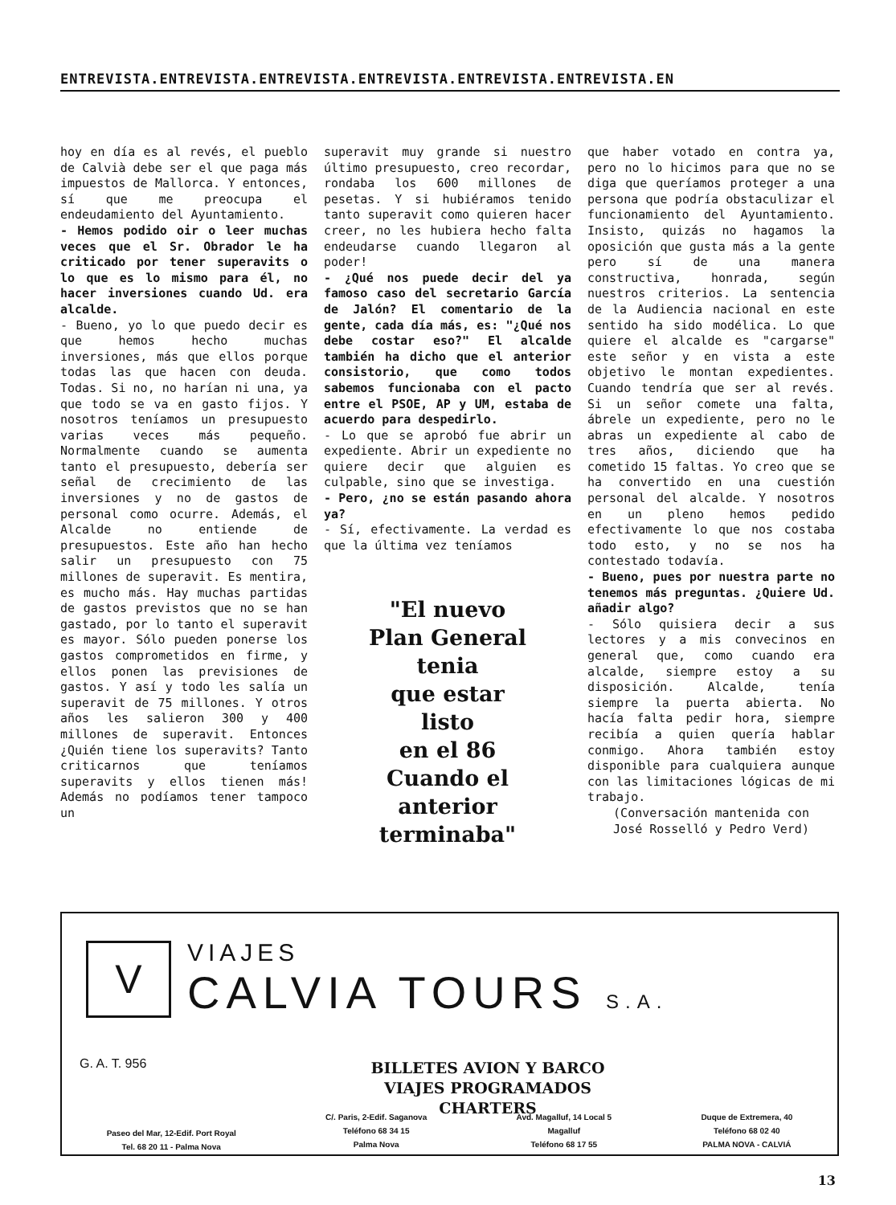ENTREVISTA.ENTREVISTA.ENTREVISTA.ENTREVISTA.ENTREVISTA.ENTREVISTA.EN
hoy en día es al revés, el pueblo de Calvià debe ser el que paga más impuestos de Mallorca. Y entonces, sí que me preocupa el endeudamiento del Ayuntamiento.
- Hemos podido oir o leer muchas veces que el Sr. Obrador le ha criticado por tener superavits o lo que es lo mismo para él, no hacer inversiones cuando Ud. era alcalde.
- Bueno, yo lo que puedo decir es que hemos hecho muchas inversiones, más que ellos porque todas las que hacen con deuda. Todas. Si no, no harían ni una, ya que todo se va en gasto fijos. Y nosotros teníamos un presupuesto varias veces más pequeño. Normalmente cuando se aumenta tanto el presupuesto, debería ser señal de crecimiento de las inversiones y no de gastos de personal como ocurre. Además, el Alcalde no entiende de presupuestos. Este año han hecho salir un presupuesto con 75 millones de superavit. Es mentira, es mucho más. Hay muchas partidas de gastos previstos que no se han gastado, por lo tanto el superavit es mayor. Sólo pueden ponerse los gastos comprometidos en firme, y ellos ponen las previsiones de gastos. Y así y todo les salía un superavit de 75 millones. Y otros años les salieron 300 y 400 millones de superavit. Entonces ¿Quién tiene los superavits? Tanto criticarnos que teníamos superavits y ellos tienen más! Además no podíamos tener tampoco un
superavit muy grande si nuestro último presupuesto, creo recordar, rondaba los 600 millones de pesetas. Y si hubiéramos tenido tanto superavit como quieren hacer creer, no les hubiera hecho falta endeudarse cuando llegaron al poder!
- ¿Qué nos puede decir del ya famoso caso del secretario García de Jalón? El comentario de la gente, cada día más, es: "¿Qué nos debe costar eso?" El alcalde también ha dicho que el anterior consistorio, que como todos sabemos funcionaba con el pacto entre el PSOE, AP y UM, estaba de acuerdo para despedirlo.
- Lo que se aprobó fue abrir un expediente. Abrir un expediente no quiere decir que alguien es culpable, sino que se investiga.
- Pero, ¿no se están pasando ahora ya?
- Sí, efectivamente. La verdad es que la última vez teníamos
"El nuevo
Plan General
tenia
que estar
listo
en el 86
Cuando el
anterior
terminaba"
que haber votado en contra ya, pero no lo hicimos para que no se diga que queríamos proteger a una persona que podría obstaculizar el funcionamiento del Ayuntamiento. Insisto, quizás no hagamos la oposición que gusta más a la gente pero sí de una manera constructiva, honrada, según nuestros criterios. La sentencia de la Audiencia nacional en este sentido ha sido modélica. Lo que quiere el alcalde es "cargarse" este señor y en vista a este objetivo le montan expedientes. Cuando tendría que ser al revés. Si un señor comete una falta, ábrele un expediente, pero no le abras un expediente al cabo de tres años, diciendo que ha cometido 15 faltas. Yo creo que se ha convertido en una cuestión personal del alcalde. Y nosotros en un pleno hemos pedido efectivamente lo que nos costaba todo esto, y no se nos ha contestado todavía.
- Bueno, pues por nuestra parte no tenemos más preguntas. ¿Quiere Ud. añadir algo?
- Sólo quisiera decir a sus lectores y a mis convecinos en general que, como cuando era alcalde, siempre estoy a su disposición. Alcalde, tenía siempre la puerta abierta. No hacía falta pedir hora, siempre recibía a quien quería hablar conmigo. Ahora también estoy disponible para cualquiera aunque con las limitaciones lógicas de mi trabajo.
(Conversación mantenida con
José Rosselló y Pedro Verd)
V
VIAJES
CALVIA TOURS S.A.
G. A. T. 956
BILLETES AVION Y BARCO
VIAJES PROGRAMADOS
CHARTERS
Paseo del Mar, 12-Edif. Port Royal
Tel. 68 20 11 - Palma Nova
C/. Paris, 2-Edif. Saganova
Teléfono 68 34 15
Palma Nova
Avd. Magalluf, 14 Local 5
Magalluf
Teléfono 68 17 55
Duque de Extremera, 40
Teléfono 68 02 40
PALMA NOVA - CALVIÁ
13